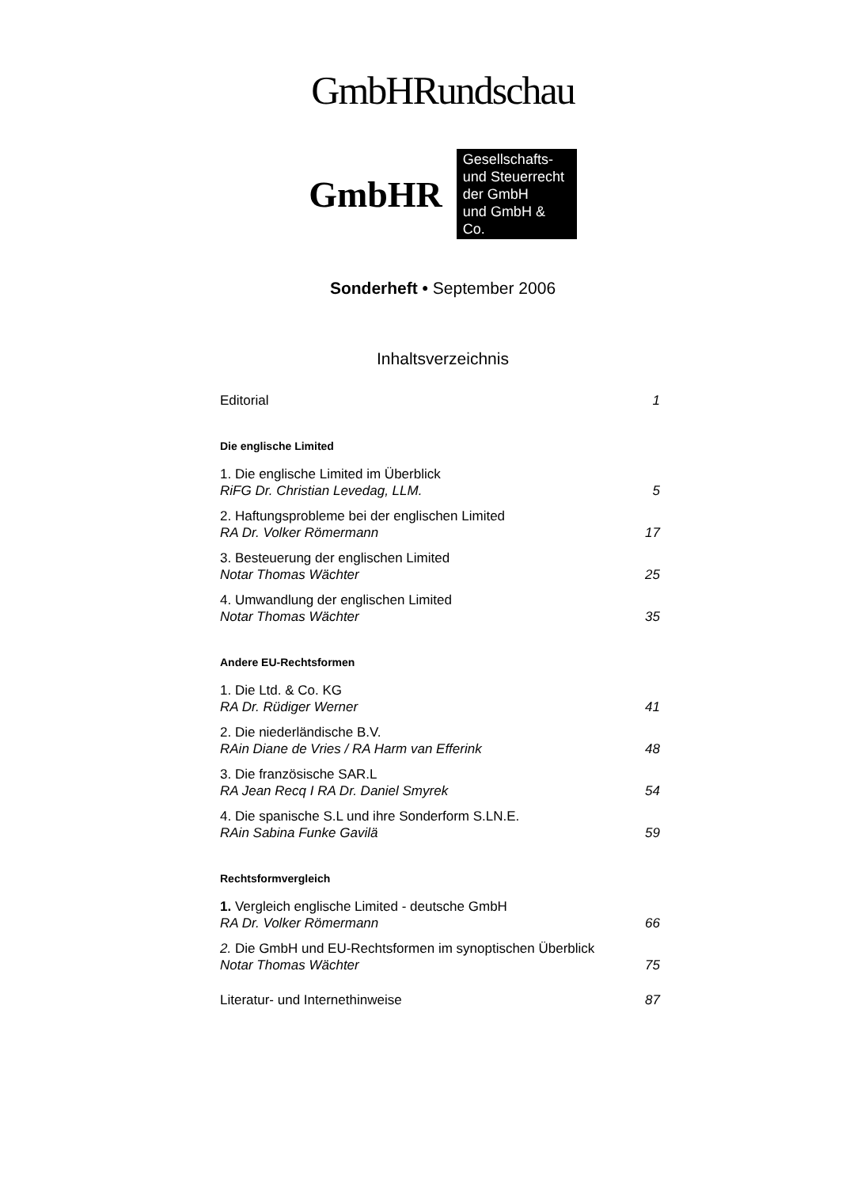GmbHRundschau
GmbHR
Gesellschafts-
und Steuerrecht
der GmbH
und GmbH & Co.
Sonderheft • September 2006
Inhaltsverzeichnis
Editorial 1
Die englische Limited
1. Die englische Limited im Überblick
RiFG Dr. Christian Levedag, LLM. 5
2. Haftungsprobleme bei der englischen Limited
RA Dr. Volker Römermann 17
3. Besteuerung der englischen Limited
Notar Thomas Wächter 25
4. Umwandlung der englischen Limited
Notar Thomas Wächter 35
Andere EU-Rechtsformen
1. Die Ltd. & Co. KG
RA Dr. Rüdiger Werner 41
2. Die niederländische B.V.
RAin Diane de Vries / RA Harm van Efferink 48
3. Die französische SAR.L
RA Jean Recq I RA Dr. Daniel Smyrek 54
4. Die spanische S.L und ihre Sonderform S.LN.E.
RAin Sabina Funke Gavilä 59
Rechtsformvergleich
1. Vergleich englische Limited - deutsche GmbH
RA Dr. Volker Römermann 66
2. Die GmbH und EU-Rechtsformen im synoptischen Überblick
Notar Thomas Wächter 75
Literatur- und Internethinweise 87